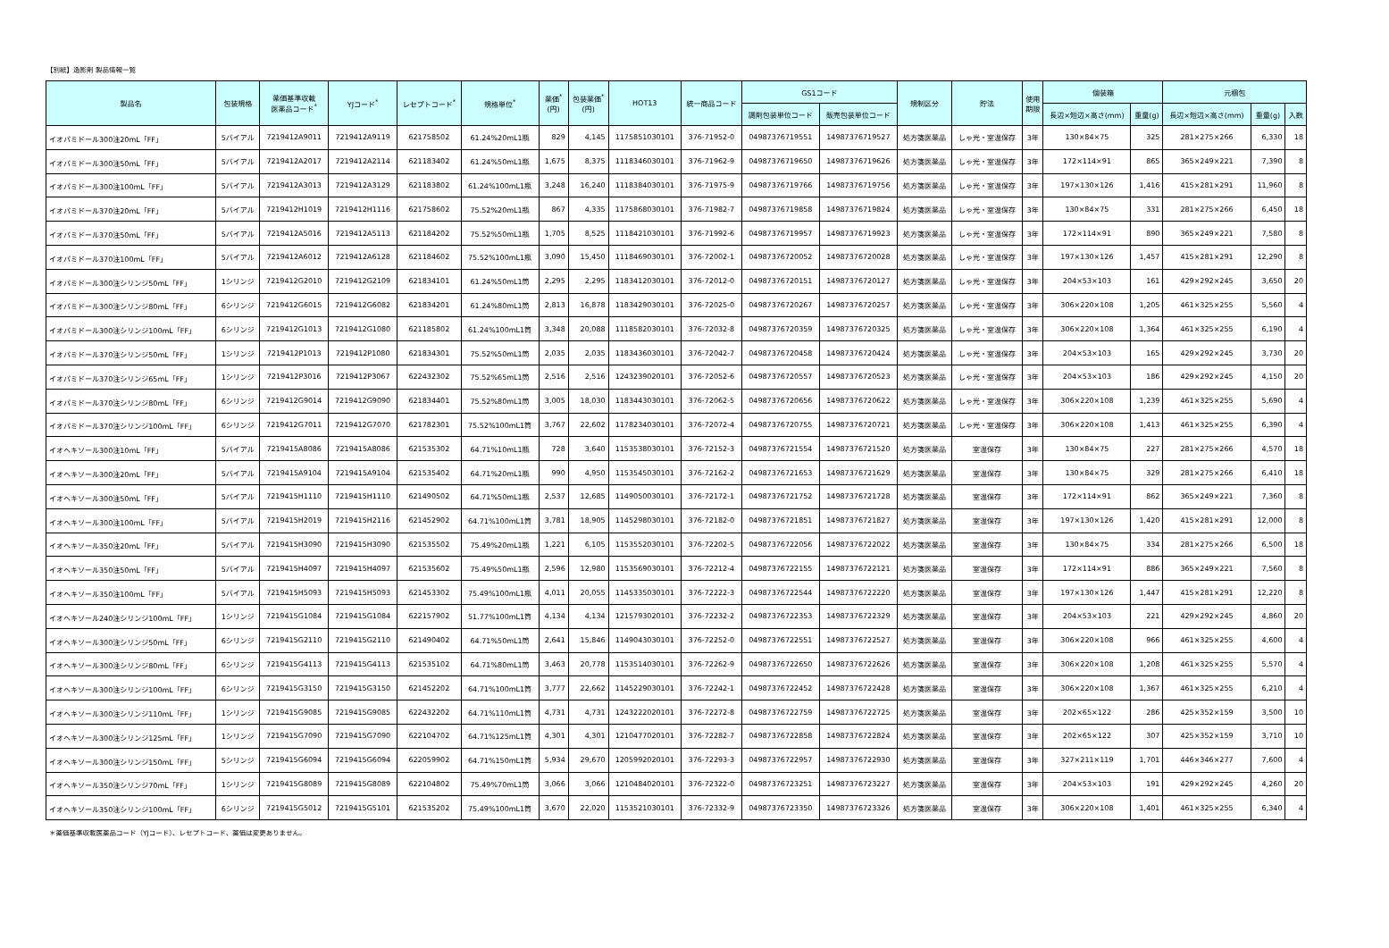【別紙】造影剤 製品情報一覧
| 製品名 | 包装規格 | 薬価基準収載 医薬品コード<sup>*</sup> | YJコード<sup>*</sup> | レセプトコード<sup>*</sup> | 規格単位<sup>*</sup> | 薬価<sup>*</sup> (円) | 包装薬価<sup>*</sup> (円) | HOT13 | 統一商品コード | GS1コード | | 規制区分 | 貯法 | 使用 期限 | 個装箱 | | 元梱包 | | |
| --- | --- | --- | --- | --- | --- | --- | --- | --- | --- | --- | --- | --- | --- | --- | --- | --- | --- | --- | --- |
| | | | | | | | | | | 調剤包装単位コード | 販売包装単位コード | | | | 長辺×短辺×高さ(mm) | 重量(g) | 長辺×短辺×高さ(mm) | 重量(g) | 入数 |
| イオパミドール300注20mL「FF」 | 5バイアル | 7219412A9011 | 7219412A9119 | 621758502 | 61.24%20mL1瓶 | 829 | 4,145 | 1175851030101 | 376-71952-0 | 04987376719551 | 14987376719527 | 処方箋医薬品 | しゃ光・室温保存 | 3年 | 130×84×75 | 325 | 281×275×266 | 6,330 | 18 |
| イオパミドール300注50mL「FF」 | 5バイアル | 7219412A2017 | 7219412A2114 | 621183402 | 61.24%50mL1瓶 | 1,675 | 8,375 | 1118346030101 | 376-71962-9 | 04987376719650 | 14987376719626 | 処方箋医薬品 | しゃ光・室温保存 | 3年 | 172×114×91 | 865 | 365×249×221 | 7,390 | 8 |
| イオパミドール300注100mL「FF」 | 5バイアル | 7219412A3013 | 7219412A3129 | 621183802 | 61.24%100mL1瓶 | 3,248 | 16,240 | 1118384030101 | 376-71975-9 | 04987376719766 | 14987376719756 | 処方箋医薬品 | しゃ光・室温保存 | 3年 | 197×130×126 | 1,416 | 415×281×291 | 11,960 | 8 |
| イオパミドール370注20mL「FF」 | 5バイアル | 7219412H1019 | 7219412H1116 | 621758602 | 75.52%20mL1瓶 | 867 | 4,335 | 1175868030101 | 376-71982-7 | 04987376719858 | 14987376719824 | 処方箋医薬品 | しゃ光・室温保存 | 3年 | 130×84×75 | 331 | 281×275×266 | 6,450 | 18 |
| イオパミドール370注50mL「FF」 | 5バイアル | 7219412A5016 | 7219412A5113 | 621184202 | 75.52%50mL1瓶 | 1,705 | 8,525 | 1118421030101 | 376-71992-6 | 04987376719957 | 14987376719923 | 処方箋医薬品 | しゃ光・室温保存 | 3年 | 172×114×91 | 890 | 365×249×221 | 7,580 | 8 |
| イオパミドール370注100mL「FF」 | 5バイアル | 7219412A6012 | 7219412A6128 | 621184602 | 75.52%100mL1瓶 | 3,090 | 15,450 | 1118469030101 | 376-72002-1 | 04987376720052 | 14987376720028 | 処方箋医薬品 | しゃ光・室温保存 | 3年 | 197×130×126 | 1,457 | 415×281×291 | 12,290 | 8 |
| イオパミドール300注シリンジ50mL「FF」 | 1シリンジ | 7219412G2010 | 7219412G2109 | 621834101 | 61.24%50mL1筒 | 2,295 | 2,295 | 1183412030101 | 376-72012-0 | 04987376720151 | 14987376720127 | 処方箋医薬品 | しゃ光・室温保存 | 3年 | 204×53×103 | 161 | 429×292×245 | 3,650 | 20 |
| イオパミドール300注シリンジ80mL「FF」 | 6シリンジ | 7219412G6015 | 7219412G6082 | 621834201 | 61.24%80mL1筒 | 2,813 | 16,878 | 1183429030101 | 376-72025-0 | 04987376720267 | 14987376720257 | 処方箋医薬品 | しゃ光・室温保存 | 3年 | 306×220×108 | 1,205 | 461×325×255 | 5,560 | 4 |
| イオパミドール300注シリンジ100mL「FF」 | 6シリンジ | 7219412G1013 | 7219412G1080 | 621185802 | 61.24%100mL1筒 | 3,348 | 20,088 | 1118582030101 | 376-72032-8 | 04987376720359 | 14987376720325 | 処方箋医薬品 | しゃ光・室温保存 | 3年 | 306×220×108 | 1,364 | 461×325×255 | 6,190 | 4 |
| イオパミドール370注シリンジ50mL「FF」 | 1シリンジ | 7219412P1013 | 7219412P1080 | 621834301 | 75.52%50mL1筒 | 2,035 | 2,035 | 1183436030101 | 376-72042-7 | 04987376720458 | 14987376720424 | 処方箋医薬品 | しゃ光・室温保存 | 3年 | 204×53×103 | 165 | 429×292×245 | 3,730 | 20 |
| イオパミドール370注シリンジ65mL「FF」 | 1シリンジ | 7219412P3016 | 7219412P3067 | 622432302 | 75.52%65mL1筒 | 2,516 | 2,516 | 1243239020101 | 376-72052-6 | 04987376720557 | 14987376720523 | 処方箋医薬品 | しゃ光・室温保存 | 3年 | 204×53×103 | 186 | 429×292×245 | 4,150 | 20 |
| イオパミドール370注シリンジ80mL「FF」 | 6シリンジ | 7219412G9014 | 7219412G9090 | 621834401 | 75.52%80mL1筒 | 3,005 | 18,030 | 1183443030101 | 376-72062-5 | 04987376720656 | 14987376720622 | 処方箋医薬品 | しゃ光・室温保存 | 3年 | 306×220×108 | 1,239 | 461×325×255 | 5,690 | 4 |
| イオパミドール370注シリンジ100mL「FF」 | 6シリンジ | 7219412G7011 | 7219412G7070 | 621782301 | 75.52%100mL1筒 | 3,767 | 22,602 | 1178234030101 | 376-72072-4 | 04987376720755 | 14987376720721 | 処方箋医薬品 | しゃ光・室温保存 | 3年 | 306×220×108 | 1,413 | 461×325×255 | 6,390 | 4 |
| イオヘキソール300注10mL「FF」 | 5バイアル | 7219415A8086 | 7219415A8086 | 621535302 | 64.71%10mL1瓶 | 728 | 3,640 | 1153538030101 | 376-72152-3 | 04987376721554 | 14987376721520 | 処方箋医薬品 | 室温保存 | 3年 | 130×84×75 | 227 | 281×275×266 | 4,570 | 18 |
| イオヘキソール300注20mL「FF」 | 5バイアル | 7219415A9104 | 7219415A9104 | 621535402 | 64.71%20mL1瓶 | 990 | 4,950 | 1153545030101 | 376-72162-2 | 04987376721653 | 14987376721629 | 処方箋医薬品 | 室温保存 | 3年 | 130×84×75 | 329 | 281×275×266 | 6,410 | 18 |
| イオヘキソール300注50mL「FF」 | 5バイアル | 7219415H1110 | 7219415H1110 | 621490502 | 64.71%50mL1瓶 | 2,537 | 12,685 | 1149050030101 | 376-72172-1 | 04987376721752 | 14987376721728 | 処方箋医薬品 | 室温保存 | 3年 | 172×114×91 | 862 | 365×249×221 | 7,360 | 8 |
| イオヘキソール300注100mL「FF」 | 5バイアル | 7219415H2019 | 7219415H2116 | 621452902 | 64.71%100mL1筒 | 3,781 | 18,905 | 1145298030101 | 376-72182-0 | 04987376721851 | 14987376721827 | 処方箋医薬品 | 室温保存 | 3年 | 197×130×126 | 1,420 | 415×281×291 | 12,000 | 8 |
| イオヘキソール350注20mL「FF」 | 5バイアル | 7219415H3090 | 7219415H3090 | 621535502 | 75.49%20mL1瓶 | 1,221 | 6,105 | 1153552030101 | 376-72202-5 | 04987376722056 | 14987376722022 | 処方箋医薬品 | 室温保存 | 3年 | 130×84×75 | 334 | 281×275×266 | 6,500 | 18 |
| イオヘキソール350注50mL「FF」 | 5バイアル | 7219415H4097 | 7219415H4097 | 621535602 | 75.49%50mL1瓶 | 2,596 | 12,980 | 1153569030101 | 376-72212-4 | 04987376722155 | 14987376722121 | 処方箋医薬品 | 室温保存 | 3年 | 172×114×91 | 886 | 365×249×221 | 7,560 | 8 |
| イオヘキソール350注100mL「FF」 | 5バイアル | 7219415H5093 | 7219415H5093 | 621453302 | 75.49%100mL1瓶 | 4,011 | 20,055 | 1145335030101 | 376-72222-3 | 04987376722544 | 14987376722220 | 処方箋医薬品 | 室温保存 | 3年 | 197×130×126 | 1,447 | 415×281×291 | 12,220 | 8 |
| イオヘキソール240注シリンジ100mL「FF」 | 1シリンジ | 7219415G1084 | 7219415G1084 | 622157902 | 51.77%100mL1筒 | 4,134 | 4,134 | 1215793020101 | 376-72232-2 | 04987376722353 | 14987376722329 | 処方箋医薬品 | 室温保存 | 3年 | 204×53×103 | 221 | 429×292×245 | 4,860 | 20 |
| イオヘキソール300注シリンジ50mL「FF」 | 6シリンジ | 7219415G2110 | 7219415G2110 | 621490402 | 64.71%50mL1筒 | 2,641 | 15,846 | 1149043030101 | 376-72252-0 | 04987376722551 | 14987376722527 | 処方箋医薬品 | 室温保存 | 3年 | 306×220×108 | 966 | 461×325×255 | 4,600 | 4 |
| イオヘキソール300注シリンジ80mL「FF」 | 6シリンジ | 7219415G4113 | 7219415G4113 | 621535102 | 64.71%80mL1筒 | 3,463 | 20,778 | 1153514030101 | 376-72262-9 | 04987376722650 | 14987376722626 | 処方箋医薬品 | 室温保存 | 3年 | 306×220×108 | 1,208 | 461×325×255 | 5,570 | 4 |
| イオヘキソール300注シリンジ100mL「FF」 | 6シリンジ | 7219415G3150 | 7219415G3150 | 621452202 | 64.71%100mL1筒 | 3,777 | 22,662 | 1145229030101 | 376-72242-1 | 04987376722452 | 14987376722428 | 処方箋医薬品 | 室温保存 | 3年 | 306×220×108 | 1,367 | 461×325×255 | 6,210 | 4 |
| イオヘキソール300注シリンジ110mL「FF」 | 1シリンジ | 7219415G9085 | 7219415G9085 | 622432202 | 64.71%110mL1筒 | 4,731 | 4,731 | 1243222020101 | 376-72272-8 | 04987376722759 | 14987376722725 | 処方箋医薬品 | 室温保存 | 3年 | 202×65×122 | 286 | 425×352×159 | 3,500 | 10 |
| イオヘキソール300注シリンジ125mL「FF」 | 1シリンジ | 7219415G7090 | 7219415G7090 | 622104702 | 64.71%125mL1筒 | 4,301 | 4,301 | 1210477020101 | 376-72282-7 | 04987376722858 | 14987376722824 | 処方箋医薬品 | 室温保存 | 3年 | 202×65×122 | 307 | 425×352×159 | 3,710 | 10 |
| イオヘキソール300注シリンジ150mL「FF」 | 5シリンジ | 7219415G6094 | 7219415G6094 | 622059902 | 64.71%150mL1筒 | 5,934 | 29,670 | 1205992020101 | 376-72293-3 | 04987376722957 | 14987376722930 | 処方箋医薬品 | 室温保存 | 3年 | 327×211×119 | 1,701 | 446×346×277 | 7,600 | 4 |
| イオヘキソール350注シリンジ70mL「FF」 | 1シリンジ | 7219415G8089 | 7219415G8089 | 622104802 | 75.49%70mL1筒 | 3,066 | 3,066 | 1210484020101 | 376-72322-0 | 04987376723251 | 14987376723227 | 処方箋医薬品 | 室温保存 | 3年 | 204×53×103 | 191 | 429×292×245 | 4,260 | 20 |
| イオヘキソール350注シリンジ100mL「FF」 | 6シリンジ | 7219415G5012 | 7219415G5101 | 621535202 | 75.49%100mL1筒 | 3,670 | 22,020 | 1153521030101 | 376-72332-9 | 04987376723350 | 14987376723326 | 処方箋医薬品 | 室温保存 | 3年 | 306×220×108 | 1,401 | 461×325×255 | 6,340 | 4 |
＊薬価基準収載医薬品コード（YJコード）、レセプトコード、薬価は変更ありません。